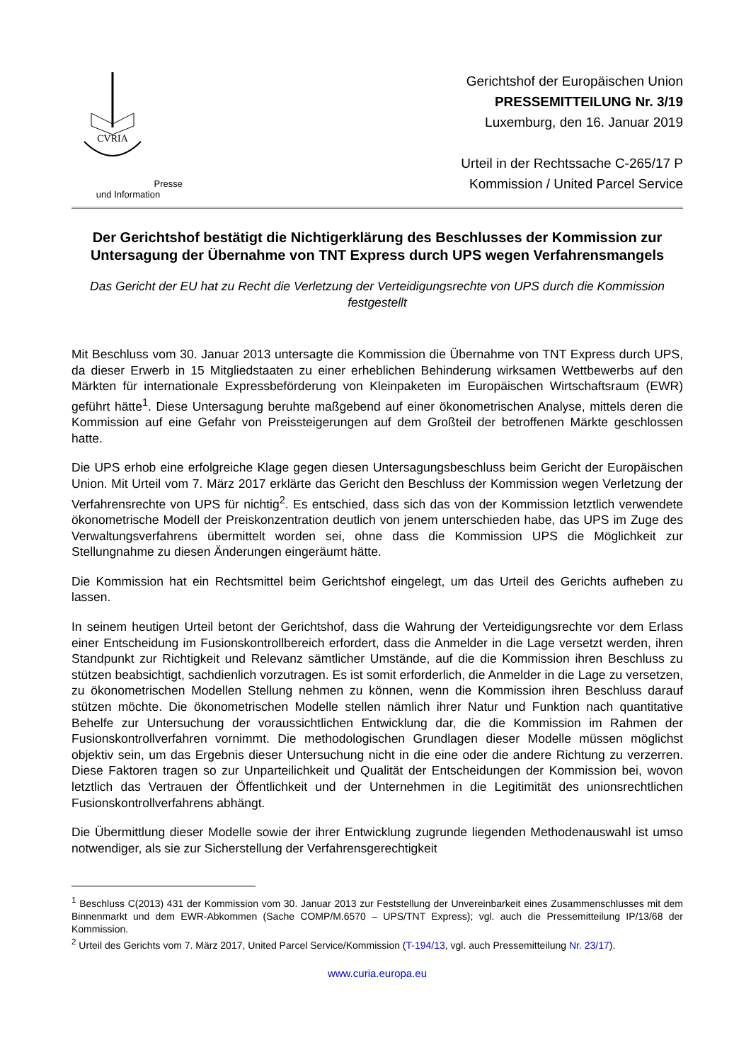CVRIA
Presse und Information
Gerichtshof der Europäischen Union
PRESSEMITTEILUNG Nr. 3/19
Luxemburg, den 16. Januar 2019
Urteil in der Rechtssache C-265/17 P
Kommission / United Parcel Service
Der Gerichtshof bestätigt die Nichtigerklärung des Beschlusses der Kommission zur Untersagung der Übernahme von TNT Express durch UPS wegen Verfahrensmangels
Das Gericht der EU hat zu Recht die Verletzung der Verteidigungsrechte von UPS durch die Kommission festgestellt
Mit Beschluss vom 30. Januar 2013 untersagte die Kommission die Übernahme von TNT Express durch UPS, da dieser Erwerb in 15 Mitgliedstaaten zu einer erheblichen Behinderung wirksamen Wettbewerbs auf den Märkten für internationale Expressbeförderung von Kleinpaketen im Europäischen Wirtschaftsraum (EWR) geführt hätte<sup>1</sup>. Diese Untersagung beruhte maßgebend auf einer ökonometrischen Analyse, mittels deren die Kommission auf eine Gefahr von Preissteigerungen auf dem Großteil der betroffenen Märkte geschlossen hatte.
Die UPS erhob eine erfolgreiche Klage gegen diesen Untersagungsbeschluss beim Gericht der Europäischen Union. Mit Urteil vom 7. März 2017 erklärte das Gericht den Beschluss der Kommission wegen Verletzung der Verfahrensrechte von UPS für nichtig<sup>2</sup>. Es entschied, dass sich das von der Kommission letztlich verwendete ökonometrische Modell der Preiskonzentration deutlich von jenem unterschieden habe, das UPS im Zuge des Verwaltungsverfahrens übermittelt worden sei, ohne dass die Kommission UPS die Möglichkeit zur Stellungnahme zu diesen Änderungen eingeräumt hätte.
Die Kommission hat ein Rechtsmittel beim Gerichtshof eingelegt, um das Urteil des Gerichts aufheben zu lassen.
In seinem heutigen Urteil betont der Gerichtshof, dass die Wahrung der Verteidigungsrechte vor dem Erlass einer Entscheidung im Fusionskontrollbereich erfordert, dass die Anmelder in die Lage versetzt werden, ihren Standpunkt zur Richtigkeit und Relevanz sämtlicher Umstände, auf die die Kommission ihren Beschluss zu stützen beabsichtigt, sachdienlich vorzutragen. Es ist somit erforderlich, die Anmelder in die Lage zu versetzen, zu ökonometrischen Modellen Stellung nehmen zu können, wenn die Kommission ihren Beschluss darauf stützen möchte. Die ökonometrischen Modelle stellen nämlich ihrer Natur und Funktion nach quantitative Behelfe zur Untersuchung der voraussichtlichen Entwicklung dar, die die Kommission im Rahmen der Fusionskontrollverfahren vornimmt. Die methodologischen Grundlagen dieser Modelle müssen möglichst objektiv sein, um das Ergebnis dieser Untersuchung nicht in die eine oder die andere Richtung zu verzerren. Diese Faktoren tragen so zur Unparteilichkeit und Qualität der Entscheidungen der Kommission bei, wovon letztlich das Vertrauen der Öffentlichkeit und der Unternehmen in die Legitimität des unionsrechtlichen Fusionskontrollverfahrens abhängt.
Die Übermittlung dieser Modelle sowie der ihrer Entwicklung zugrunde liegenden Methodenauswahl ist umso notwendiger, als sie zur Sicherstellung der Verfahrensgerechtigkeit
<sup>1</sup> Beschluss C(2013) 431 der Kommission vom 30. Januar 2013 zur Feststellung der Unvereinbarkeit eines Zusammenschlusses mit dem Binnenmarkt und dem EWR-Abkommen (Sache COMP/M.6570 – UPS/TNT Express); vgl. auch die Pressemitteilung IP/13/68 der Kommission.
<sup>2</sup> Urteil des Gerichts vom 7. März 2017, United Parcel Service/Kommission (T-194/13, vgl. auch Pressemitteilung Nr. 23/17).
www.curia.europa.eu